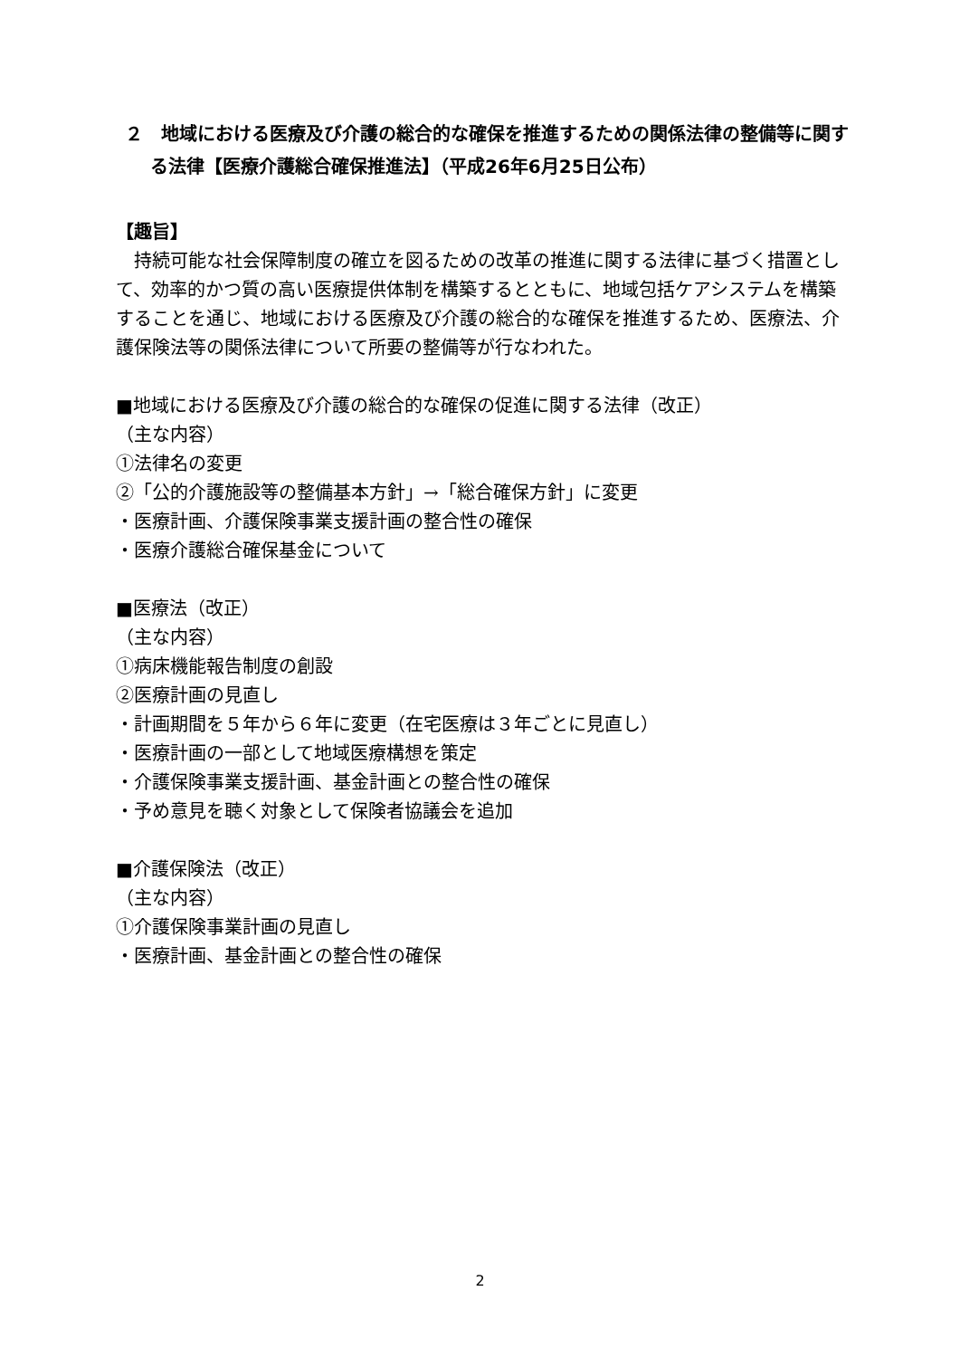２　地域における医療及び介護の総合的な確保を推進するための関係法律の整備等に関する法律【医療介護総合確保推進法】（平成26年6月25日公布）
【趣旨】
　持続可能な社会保障制度の確立を図るための改革の推進に関する法律に基づく措置として、効率的かつ質の高い医療提供体制を構築するとともに、地域包括ケアシステムを構築することを通じ、地域における医療及び介護の総合的な確保を推進するため、医療法、介護保険法等の関係法律について所要の整備等が行なわれた。
■地域における医療及び介護の総合的な確保の促進に関する法律（改正）
（主な内容）
①法律名の変更
②「公的介護施設等の整備基本方針」→「総合確保方針」に変更
・医療計画、介護保険事業支援計画の整合性の確保
・医療介護総合確保基金について
■医療法（改正）
（主な内容）
①病床機能報告制度の創設
②医療計画の見直し
・計画期間を５年から６年に変更（在宅医療は３年ごとに見直し）
・医療計画の一部として地域医療構想を策定
・介護保険事業支援計画、基金計画との整合性の確保
・予め意見を聴く対象として保険者協議会を追加
■介護保険法（改正）
（主な内容）
①介護保険事業計画の見直し
・医療計画、基金計画との整合性の確保
2